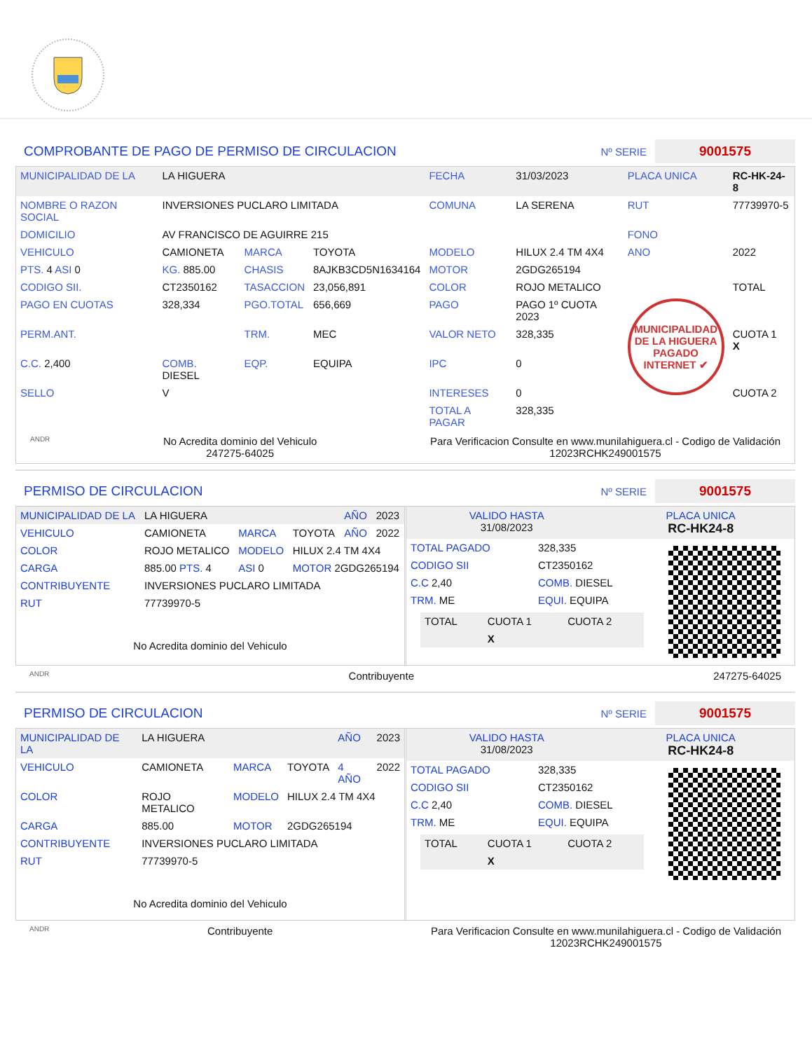COMPROBANTE DE PAGO DE PERMISO DE CIRCULACION
Nº SERIE 9001575
| MUNICIPALIDAD DE LA | LA HIGUERA | | | FECHA | 31/03/2023 | PLACA UNICA | RC-HK-24-8 |
| NOMBRE O RAZON SOCIAL | INVERSIONES PUCLARO LIMITADA | | | COMUNA | LA SERENA | RUT | 77739970-5 |
| DOMICILIO | AV FRANCISCO DE AGUIRRE 215 | | | | | FONO | |
| VEHICULO | CAMIONETA | MARCA | TOYOTA | MODELO | HILUX 2.4 TM 4X4 | ANO | 2022 |
| PTS. 4 ASI 0 | KG. 885.00 | CHASIS | 8AJKB3CD5N1634164 | MOTOR | 2GDG265194 | | |
| CODIGO SII. | CT2350162 | TASACCION | 23,056,891 | COLOR | ROJO METALICO | | TOTAL |
| PAGO EN CUOTAS | 328,334 | PGO.TOTAL | 656,669 | PAGO | PAGO 1º CUOTA 2023 | MUNICIPALIDAD DE LA HIGUERA PAGADO INTERNET ✔ | |
| PERM.ANT. | | TRM. | MEC | VALOR NETO | 328,335 | | CUOTA 1 X |
| C.C. 2,400 | COMB. DIESEL | EQP. | EQUIPA | IPC | 0 | | |
| SELLO | V | | | INTERESES | 0 | | CUOTA 2 |
| | | | | TOTAL A PAGAR | 328,335 | | |
ANDR No Acredita dominio del Vehiculo
247275-64025 Para Verificacion Consulte en www.munilahiguera.cl - Codigo de Validación
12023RCHK249001575
PERMISO DE CIRCULACION
Nº SERIE 9001575
| MUNICIPALIDAD DE LA | LA HIGUERA | | | AÑO | 2023 |
| VEHICULO | CAMIONETA | MARCA | TOYOTA | AÑO | 2022 |
| COLOR | ROJO METALICO | MODELO | HILUX 2.4 TM 4X4 | | |
| CARGA | 885.00 PTS. 4 | ASI 0 | MOTOR 2GDG265194 | | |
| CONTRIBUYENTE | INVERSIONES PUCLARO LIMITADA | | | | |
| RUT | 77739970-5 | | | | |
No Acredita dominio del Vehiculo
| VALIDO HASTA 31/08/2023 | PLACA UNICA RC-HK24-8 |
| TOTAL PAGADO | 328,335 |
| CODIGO SII | CT2350162 |
| C.C 2,40 | COMB. DIESEL |
| TRM. ME | EQUI. EQUIPA |
| TOTAL | CUOTA 1 | CUOTA 2 |
| | X | |
ANDR Contribuyente 247275-64025
PERMISO DE CIRCULACION
Nº SERIE 9001575
| MUNICIPALIDAD DE LA | LA HIGUERA | | | AÑO | 2023 |
| VEHICULO | CAMIONETA | MARCA | TOYOTA | 4 AÑO | 2022 |
| COLOR | ROJO METALICO | MODELO | HILUX 2.4 TM 4X4 | | |
| CARGA | 885.00 | MOTOR | 2GDG265194 | | |
| CONTRIBUYENTE | INVERSIONES PUCLARO LIMITADA | | | | |
| RUT | 77739970-5 | | | | |
No Acredita dominio del Vehiculo
| VALIDO HASTA 31/08/2023 | PLACA UNICA RC-HK24-8 |
| TOTAL PAGADO | 328,335 |
| CODIGO SII | CT2350162 |
| C.C 2,40 | COMB. DIESEL |
| TRM. ME | EQUI. EQUIPA |
| TOTAL | CUOTA 1 | CUOTA 2 |
| | X | |
ANDR Contribuyente Para Verificacion Consulte en www.munilahiguera.cl - Codigo de Validación
12023RCHK249001575